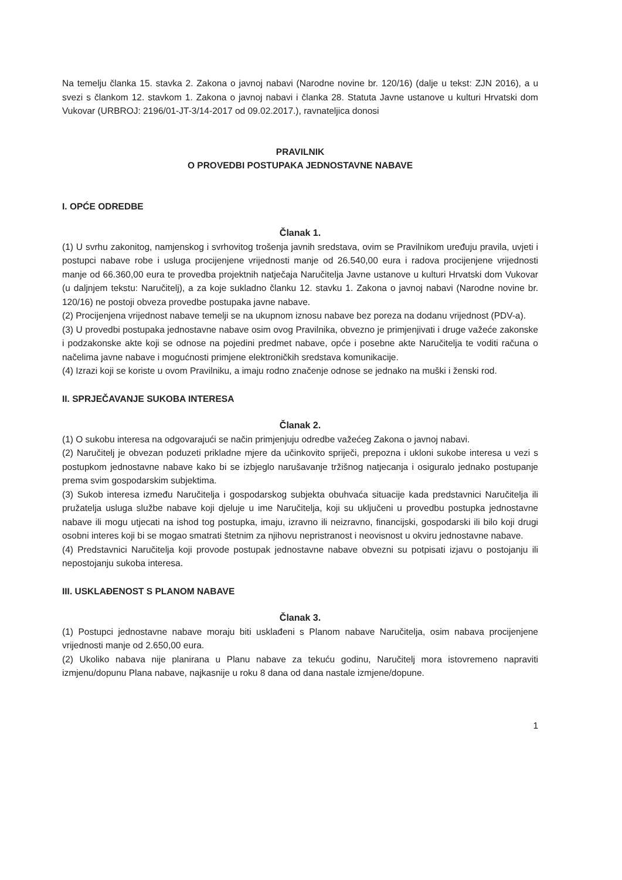Na temelju članka 15. stavka 2. Zakona o javnoj nabavi (Narodne novine br. 120/16) (dalje u tekst: ZJN 2016), a u svezi s člankom 12. stavkom 1. Zakona o javnoj nabavi i članka 28. Statuta Javne ustanove u kulturi Hrvatski dom Vukovar (URBROJ: 2196/01-JT-3/14-2017 od 09.02.2017.), ravnateljica donosi
PRAVILNIK
O PROVEDBI POSTUPAKA JEDNOSTAVNE NABAVE
I. OPĆE ODREDBE
Članak 1.
(1) U svrhu zakonitog, namjenskog i svrhovitog trošenja javnih sredstava, ovim se Pravilnikom uređuju pravila, uvjeti i postupci nabave robe i usluga procijenjene vrijednosti manje od 26.540,00 eura i radova procijenjene vrijednosti manje od 66.360,00 eura te provedba projektnih natječaja Naručitelja Javne ustanove u kulturi Hrvatski dom Vukovar (u daljnjem tekstu: Naručitelj), a za koje sukladno članku 12. stavku 1. Zakona o javnoj nabavi (Narodne novine br. 120/16) ne postoji obveza provedbe postupaka javne nabave.
(2) Procijenjena vrijednost nabave temelji se na ukupnom iznosu nabave bez poreza na dodanu vrijednost (PDV-a).
(3) U provedbi postupaka jednostavne nabave osim ovog Pravilnika, obvezno je primjenjivati i druge važeće zakonske i podzakonske akte koji se odnose na pojedini predmet nabave, opće i posebne akte Naručitelja te voditi računa o načelima javne nabave i mogućnosti primjene elektroničkih sredstava komunikacije.
(4) Izrazi koji se koriste u ovom Pravilniku, a imaju rodno značenje odnose se jednako na muški i ženski rod.
II. SPRJEČAVANJE SUKOBA INTERESA
Članak 2.
(1) O sukobu interesa na odgovarajući se način primjenjuju odredbe važećeg Zakona o javnoj nabavi.
(2) Naručitelj je obvezan poduzeti prikladne mjere da učinkovito spriječi, prepozna i ukloni sukobe interesa u vezi s postupkom jednostavne nabave kako bi se izbjeglo narušavanje tržišnog natjecanja i osiguralo jednako postupanje prema svim gospodarskim subjektima.
(3) Sukob interesa između Naručitelja i gospodarskog subjekta obuhvaća situacije kada predstavnici Naručitelja ili pružatelja usluga službe nabave koji djeluje u ime Naručitelja, koji su uključeni u provedbu postupka jednostavne nabave ili mogu utjecati na ishod tog postupka, imaju, izravno ili neizravno, financijski, gospodarski ili bilo koji drugi osobni interes koji bi se mogao smatrati štetnim za njihovu nepristranost i neovisnost u okviru jednostavne nabave.
(4) Predstavnici Naručitelja koji provode postupak jednostavne nabave obvezni su potpisati izjavu o postojanju ili nepostojanju sukoba interesa.
III. USKLAĐENOST S PLANOM NABAVE
Članak 3.
(1) Postupci jednostavne nabave moraju biti usklađeni s Planom nabave Naručitelja, osim nabava procijenjene vrijednosti manje od 2.650,00 eura.
(2) Ukoliko nabava nije planirana u Planu nabave za tekuću godinu, Naručitelj mora istovremeno napraviti izmjenu/dopunu Plana nabave, najkasnije u roku 8 dana od dana nastale izmjene/dopune.
1